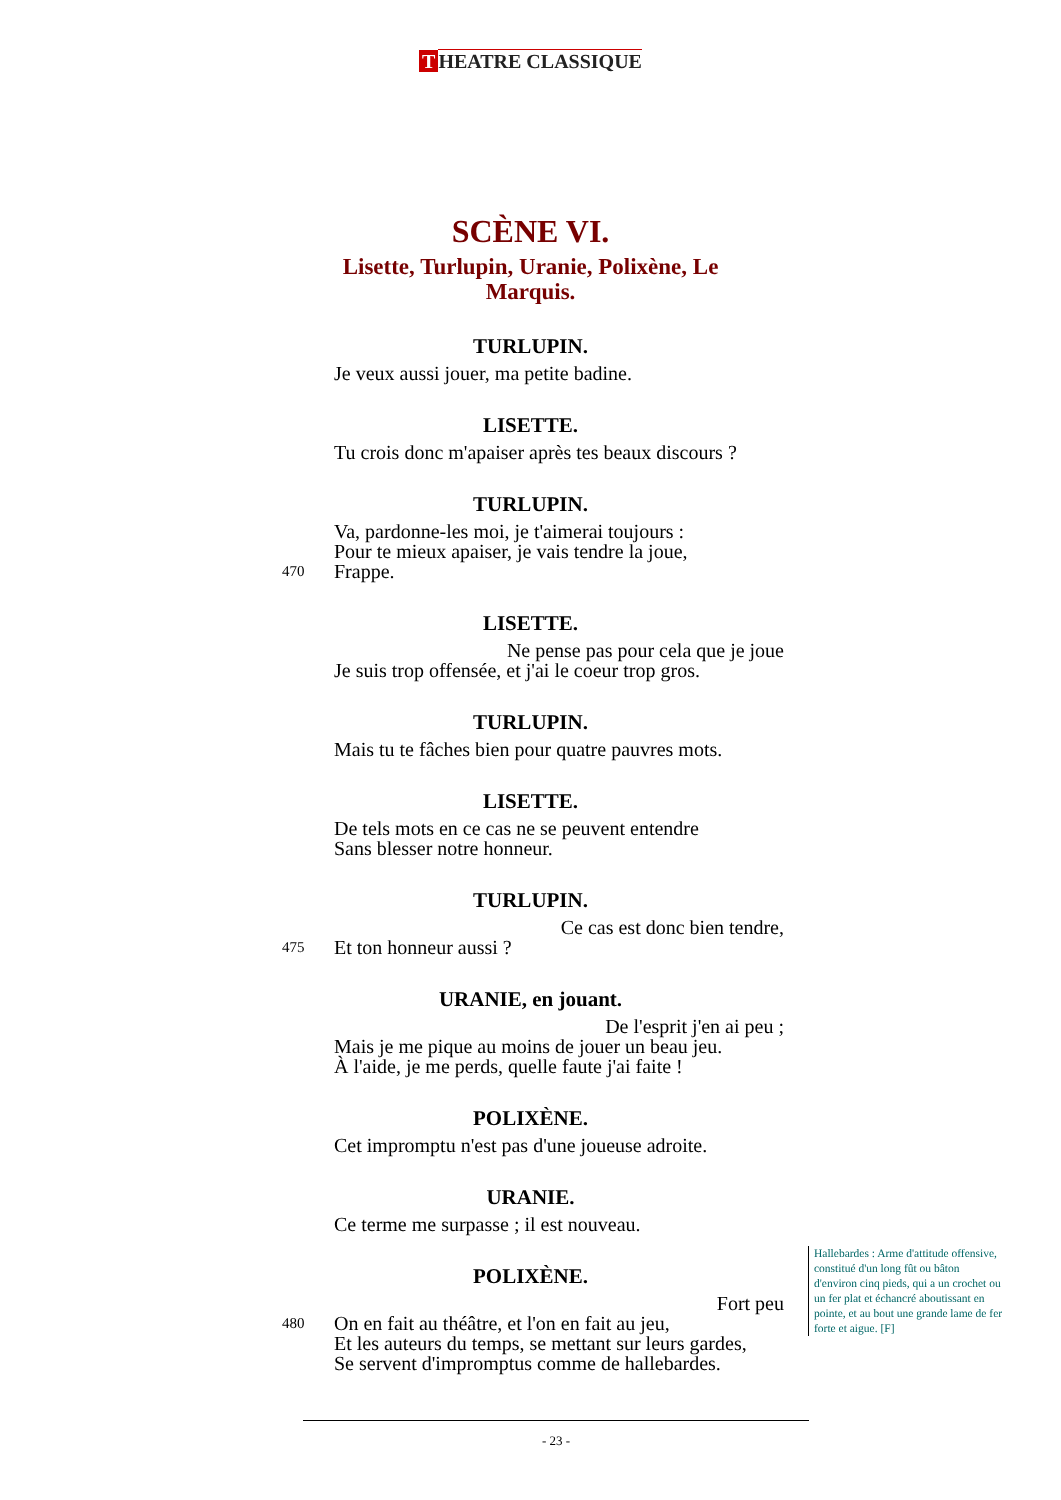T HEATRE CLASSIQUE
SCÈNE VI.
Lisette, Turlupin, Uranie, Polixène, Le Marquis.
TURLUPIN.
Je veux aussi jouer, ma petite badine.
LISETTE.
Tu crois donc m'apaiser après tes beaux discours ?
TURLUPIN.
Va, pardonne-les moi, je t'aimerai toujours :
Pour te mieux apaiser, je vais tendre la joue,
470 Frappe.
LISETTE.
Ne pense pas pour cela que je joue
Je suis trop offensée, et j'ai le coeur trop gros.
TURLUPIN.
Mais tu te fâches bien pour quatre pauvres mots.
LISETTE.
De tels mots en ce cas ne se peuvent entendre
Sans blesser notre honneur.
TURLUPIN.
Ce cas est donc bien tendre,
475 Et ton honneur aussi ?
URANIE, en jouant.
De l'esprit j'en ai peu ;
Mais je me pique au moins de jouer un beau jeu.
À l'aide, je me perds, quelle faute j'ai faite !
POLIXÈNE.
Cet impromptu n'est pas d'une joueuse adroite.
URANIE.
Ce terme me surpasse ; il est nouveau.
POLIXÈNE.
Fort peu
480 On en fait au théâtre, et l'on en fait au jeu,
Et les auteurs du temps, se mettant sur leurs gardes,
Se servent d'impromptus comme de hallebardes.
Hallebardes : Arme d'attitude offensive, constitué d'un long fût ou bâton d'environ cinq pieds, qui a un crochet ou un fer plat et échancré aboutissant en pointe, et au bout une grande lame de fer forte et aigue. [F]
- 23 -